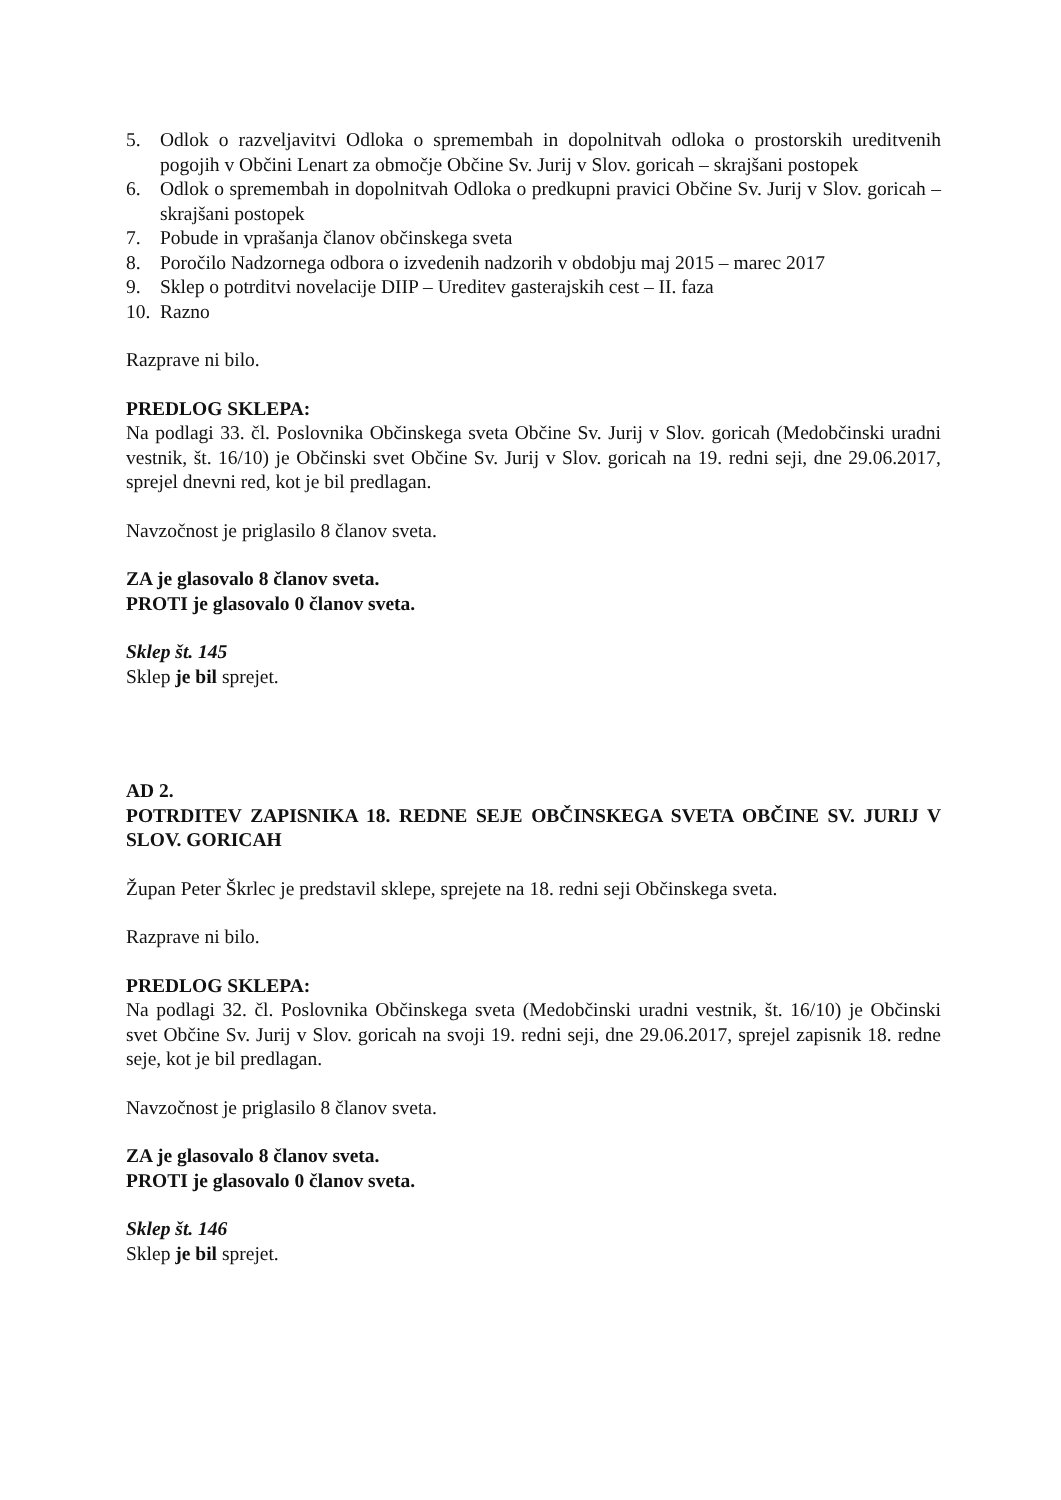5. Odlok o razveljavitvi Odloka o spremembah in dopolnitvah odloka o prostorskih ureditvenih pogojih v Občini Lenart za območje Občine Sv. Jurij v Slov. goricah – skrajšani postopek
6. Odlok o spremembah in dopolnitvah Odloka o predkupni pravici Občine Sv. Jurij v Slov. goricah – skrajšani postopek
7. Pobude in vprašanja članov občinskega sveta
8. Poročilo Nadzornega odbora o izvedenih nadzorih v obdobju maj 2015 – marec 2017
9. Sklep o potrditvi novelacije DIIP – Ureditev gasterajskih cest – II. faza
10. Razno
Razprave ni bilo.
PREDLOG SKLEPA:
Na podlagi 33. čl. Poslovnika Občinskega sveta Občine Sv. Jurij v Slov. goricah (Medobčinski uradni vestnik, št. 16/10) je Občinski svet Občine Sv. Jurij v Slov. goricah na 19. redni seji, dne 29.06.2017, sprejel dnevni red, kot je bil predlagan.
Navzočnost je priglasilo 8 članov sveta.
ZA je glasovalo 8 članov sveta.
PROTI je glasovalo 0 članov sveta.
Sklep št. 145
Sklep je bil sprejet.
AD 2.
POTRDITEV ZAPISNIKA 18. REDNE SEJE OBČINSKEGA SVETA OBČINE SV. JURIJ V SLOV. GORICAH
Župan Peter Škrlec je predstavil sklepe, sprejete na 18. redni seji Občinskega sveta.
Razprave ni bilo.
PREDLOG SKLEPA:
Na podlagi 32. čl. Poslovnika Občinskega sveta (Medobčinski uradni vestnik, št. 16/10) je Občinski svet Občine Sv. Jurij v Slov. goricah na svoji 19. redni seji, dne 29.06.2017, sprejel zapisnik 18. redne seje, kot je bil predlagan.
Navzočnost je priglasilo 8 članov sveta.
ZA je glasovalo 8 članov sveta.
PROTI je glasovalo 0 članov sveta.
Sklep št. 146
Sklep je bil sprejet.